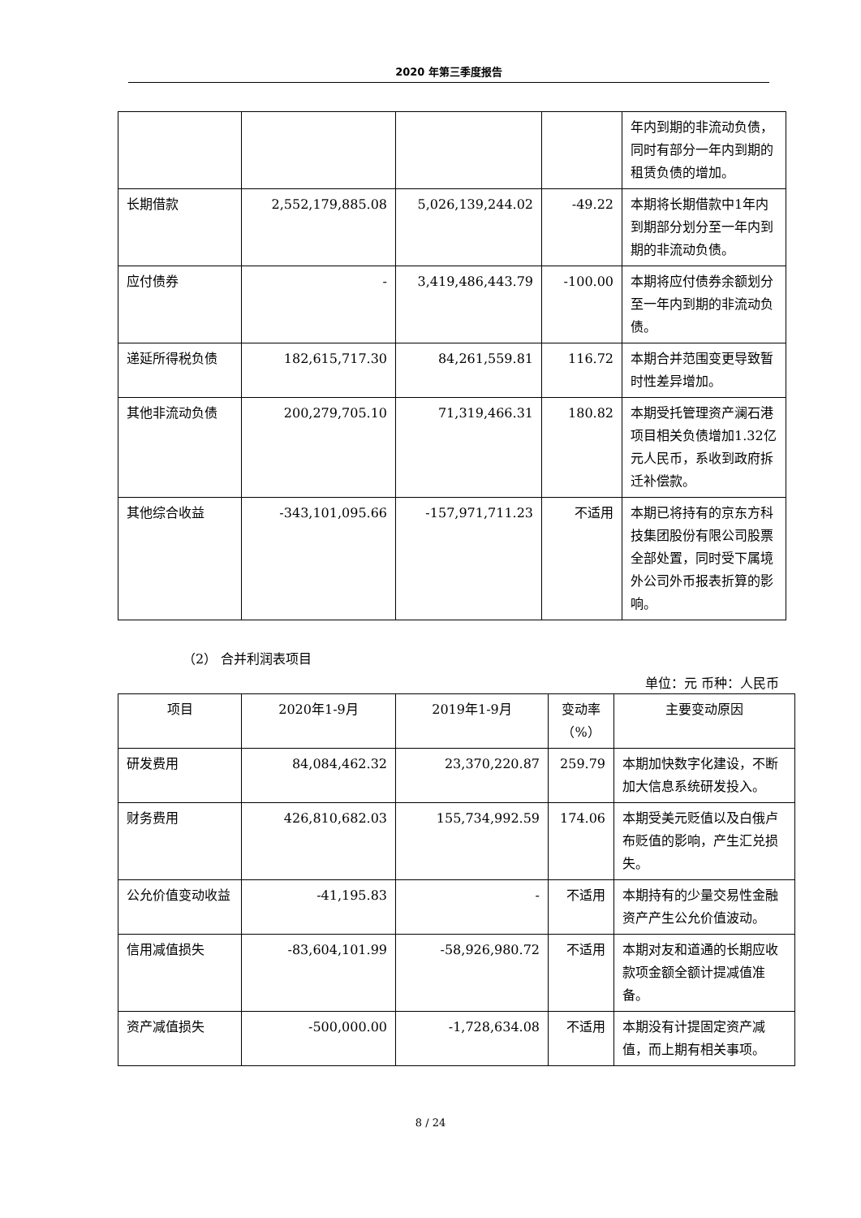2020 年第三季度报告
| | | | | 年内到期的非流动负债，同时有部分一年内到期的租赁负债的增加。 |
| 长期借款 | 2,552,179,885.08 | 5,026,139,244.02 | -49.22 | 本期将长期借款中1年内到期部分划分至一年内到期的非流动负债。 |
| 应付债券 | - | 3,419,486,443.79 | -100.00 | 本期将应付债券余额划分至一年内到期的非流动负债。 |
| 递延所得税负债 | 182,615,717.30 | 84,261,559.81 | 116.72 | 本期合并范围变更导致暂时性差异增加。 |
| 其他非流动负债 | 200,279,705.10 | 71,319,466.31 | 180.82 | 本期受托管理资产澜石港项目相关负债增加1.32亿元人民币，系收到政府拆迁补偿款。 |
| 其他综合收益 | -343,101,095.66 | -157,971,711.23 | 不适用 | 本期已将持有的京东方科技集团股份有限公司股票全部处置，同时受下属境外公司外币报表折算的影响。 |
（2） 合并利润表项目
单位：元 币种：人民币
| 项目 | 2020年1-9月 | 2019年1-9月 | 变动率（%） | 主要变动原因 |
| --- | --- | --- | --- | --- |
| 研发费用 | 84,084,462.32 | 23,370,220.87 | 259.79 | 本期加快数字化建设，不断加大信息系统研发投入。 |
| 财务费用 | 426,810,682.03 | 155,734,992.59 | 174.06 | 本期受美元贬值以及白俄卢布贬值的影响，产生汇兑损失。 |
| 公允价值变动收益 | -41,195.83 | - | 不适用 | 本期持有的少量交易性金融资产产生公允价值波动。 |
| 信用减值损失 | -83,604,101.99 | -58,926,980.72 | 不适用 | 本期对友和道通的长期应收款项金额全额计提减值准备。 |
| 资产减值损失 | -500,000.00 | -1,728,634.08 | 不适用 | 本期没有计提固定资产减值，而上期有相关事项。 |
8 / 24